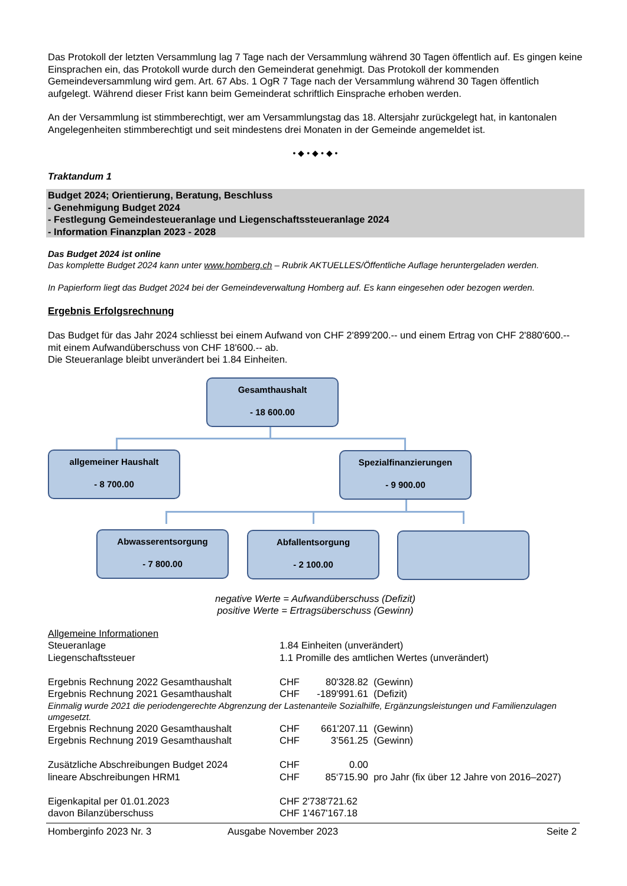Das Protokoll der letzten Versammlung lag 7 Tage nach der Versammlung während 30 Tagen öffentlich auf. Es gingen keine Einsprachen ein, das Protokoll wurde durch den Gemeinderat genehmigt. Das Protokoll der kommenden Gemeindeversammlung wird gem. Art. 67 Abs. 1 OgR 7 Tage nach der Versammlung während 30 Tagen öffentlich aufgelegt. Während dieser Frist kann beim Gemeinderat schriftlich Einsprache erhoben werden.
An der Versammlung ist stimmberechtigt, wer am Versammlungstag das 18. Altersjahr zurückgelegt hat, in kantonalen Angelegenheiten stimmberechtigt und seit mindestens drei Monaten in der Gemeinde angemeldet ist.
• ◆ • ◆ • ◆ •
Traktandum 1
Budget 2024; Orientierung, Beratung, Beschluss
- Genehmigung Budget 2024
- Festlegung Gemeindesteueranlage und Liegenschaftssteueranlage 2024
- Information Finanzplan 2023 - 2028
Das Budget 2024 ist online
Das komplette Budget 2024 kann unter www.homberg.ch – Rubrik AKTUELLES/Öffentliche Auflage heruntergeladen werden.
In Papierform liegt das Budget 2024 bei der Gemeindeverwaltung Homberg auf. Es kann eingesehen oder bezogen werden.
Ergebnis Erfolgsrechnung
Das Budget für das Jahr 2024 schliesst bei einem Aufwand von CHF 2'899'200.-- und einem Ertrag von CHF 2'880'600.-- mit einem Aufwandüberschuss von CHF 18'600.-- ab.
Die Steueranlage bleibt unverändert bei 1.84 Einheiten.
Gesamthaushalt
- 18 600.00
allgemeiner Haushalt
- 8 700.00
Spezialfinanzierungen
- 9 900.00
Abwasserentsorgung
- 7 800.00
Abfallentsorgung
- 2 100.00
negative Werte = Aufwandüberschuss (Defizit)
positive Werte = Ertragsüberschuss (Gewinn)
Allgemeine Informationen
| Steueranlage | 1.84 Einheiten (unverändert) | | |
| Liegenschaftssteuer | 1.1 Promille des amtlichen Wertes (unverändert) | | |
| Ergebnis Rechnung 2022 Gesamthaushalt | CHF | 80'328.82 | (Gewinn) |
| Ergebnis Rechnung 2021 Gesamthaushalt | CHF | -189'991.61 | (Defizit) |
| Einmalig wurde 2021 die periodengerechte Abgrenzung der Lastenanteile Sozialhilfe, Ergänzungsleistungen und Familienzulagen umgesetzt. | | | |
| Ergebnis Rechnung 2020 Gesamthaushalt | CHF | 661'207.11 | (Gewinn) |
| Ergebnis Rechnung 2019 Gesamthaushalt | CHF | 3’561.25 | (Gewinn) |
| Zusätzliche Abschreibungen Budget 2024 | CHF | 0.00 | |
| lineare Abschreibungen HRM1 | CHF | 85‘715.90 | pro Jahr (fix über 12 Jahre von 2016–2027) |
| Eigenkapital per 01.01.2023 | CHF 2'738'721.62 | | |
| davon Bilanzüberschuss | CHF 1'467'167.18 | | |
Homberginfo 2023 Nr. 3 Ausgabe November 2023 Seite 2